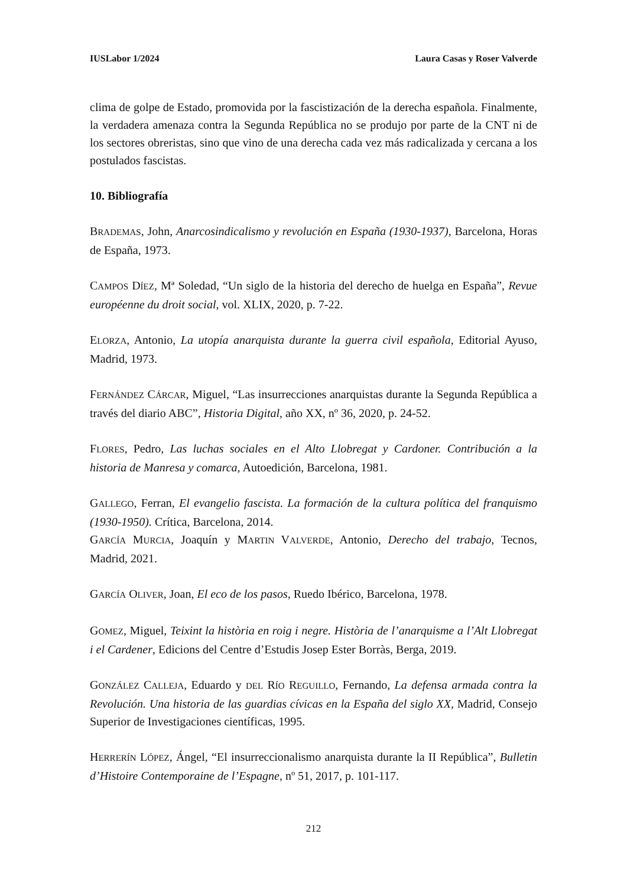IUSLabor 1/2024 Laura Casas y Roser Valverde
clima de golpe de Estado, promovida por la fascistización de la derecha española. Finalmente, la verdadera amenaza contra la Segunda República no se produjo por parte de la CNT ni de los sectores obreristas, sino que vino de una derecha cada vez más radicalizada y cercana a los postulados fascistas.
10. Bibliografía
BRADEMAS, John, Anarcosindicalismo y revolución en España (1930-1937), Barcelona, Horas de España, 1973.
CAMPOS DÍEZ, Mª Soledad, “Un siglo de la historia del derecho de huelga en España”, Revue européenne du droit social, vol. XLIX, 2020, p. 7-22.
ELORZA, Antonio, La utopía anarquista durante la guerra civil española, Editorial Ayuso, Madrid, 1973.
FERNÁNDEZ CÁRCAR, Miguel, “Las insurrecciones anarquistas durante la Segunda República a través del diario ABC”, Historia Digital, año XX, nº 36, 2020, p. 24-52.
FLORES, Pedro, Las luchas sociales en el Alto Llobregat y Cardoner. Contribución a la historia de Manresa y comarca, Autoedición, Barcelona, 1981.
GALLEGO, Ferran, El evangelio fascista. La formación de la cultura política del franquismo (1930-1950). Crítica, Barcelona, 2014.
GARCÍA MURCIA, Joaquín y MARTIN VALVERDE, Antonio, Derecho del trabajo, Tecnos, Madrid, 2021.
GARCÍA OLIVER, Joan, El eco de los pasos, Ruedo Ibérico, Barcelona, 1978.
GOMEZ, Miguel, Teixint la història en roig i negre. Història de l’anarquisme a l’Alt Llobregat i el Cardener, Edicions del Centre d’Estudis Josep Ester Borràs, Berga, 2019.
GONZÁLEZ CALLEJA, Eduardo y DEL RÍO REGUILLO, Fernando, La defensa armada contra la Revolución. Una historia de las guardias cívicas en la España del siglo XX, Madrid, Consejo Superior de Investigaciones científicas, 1995.
HERRERÍN LÓPEZ, Ángel, “El insurreccionalismo anarquista durante la II República”, Bulletin d’Histoire Contemporaine de l’Espagne, nº 51, 2017, p. 101-117.
212